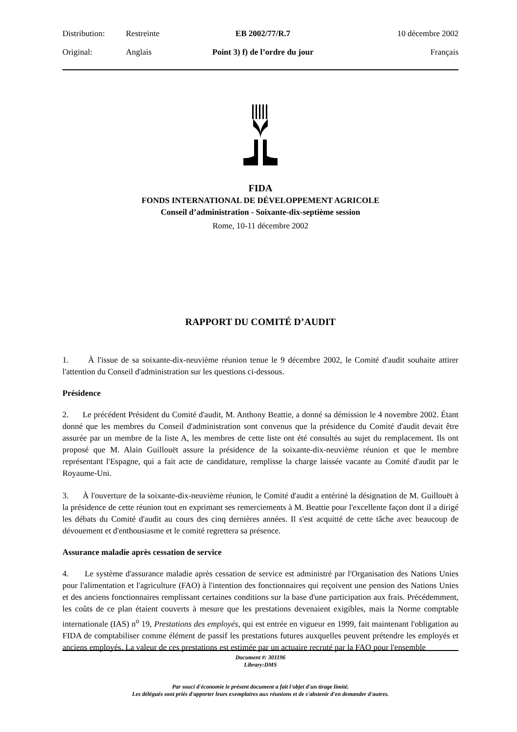Distribution:
Restreinte
EB 2002/77/R.7
10 décembre 2002
Original:
Anglais
Point 3) f) de l’ordre du jour
Français
FIDA
FONDS INTERNATIONAL DE DÉVELOPPEMENT AGRICOLE
Conseil d’administration - Soixante-dix-septième session
Rome, 10-11 décembre 2002
RAPPORT DU COMITÉ D’AUDIT
1. À l'issue de sa soixante-dix-neuvième réunion tenue le 9 décembre 2002, le Comité d'audit souhaite attirer l'attention du Conseil d'administration sur les questions ci-dessous.
Présidence
2. Le précédent Président du Comité d'audit, M. Anthony Beattie, a donné sa démission le 4 novembre 2002. Étant donné que les membres du Conseil d'administration sont convenus que la présidence du Comité d'audit devait être assurée par un membre de la liste A, les membres de cette liste ont été consultés au sujet du remplacement. Ils ont proposé que M. Alain Guillouët assure la présidence de la soixante-dix-neuvième réunion et que le membre représentant l'Espagne, qui a fait acte de candidature, remplisse la charge laissée vacante au Comité d'audit par le Royaume-Uni.
3. À l'ouverture de la soixante-dix-neuvième réunion, le Comité d'audit a entériné la désignation de M. Guillouët à la présidence de cette réunion tout en exprimant ses remerciements à M. Beattie pour l'excellente façon dont il a dirigé les débats du Comité d'audit au cours des cinq dernières années. Il s'est acquitté de cette tâche avec beaucoup de dévouement et d'enthousiasme et le comité regrettera sa présence.
Assurance maladie après cessation de service
4. Le système d'assurance maladie après cessation de service est administré par l'Organisation des Nations Unies pour l'alimentation et l'agriculture (FAO) à l'intention des fonctionnaires qui reçoivent une pension des Nations Unies et des anciens fonctionnaires remplissant certaines conditions sur la base d'une participation aux frais. Précédemment, les coûts de ce plan étaient couverts à mesure que les prestations devenaient exigibles, mais la Norme comptable internationale (IAS) n<sup>o</sup> 19, Prestations des employés, qui est entrée en vigueur en 1999, fait maintenant l'obligation au FIDA de comptabiliser comme élément de passif les prestations futures auxquelles peuvent prétendre les employés et anciens employés. La valeur de ces prestations est estimée par un actuaire recruté par la FAO pour l'ensemble
Document #: 301196
Library:DMS
Par souci d'économie le présent document a fait l'objet d'un tirage limité.
Les délégués sont priés d'apporter leurs exemplaires aux réunions et de s'abstenir d'en demander d'autres.